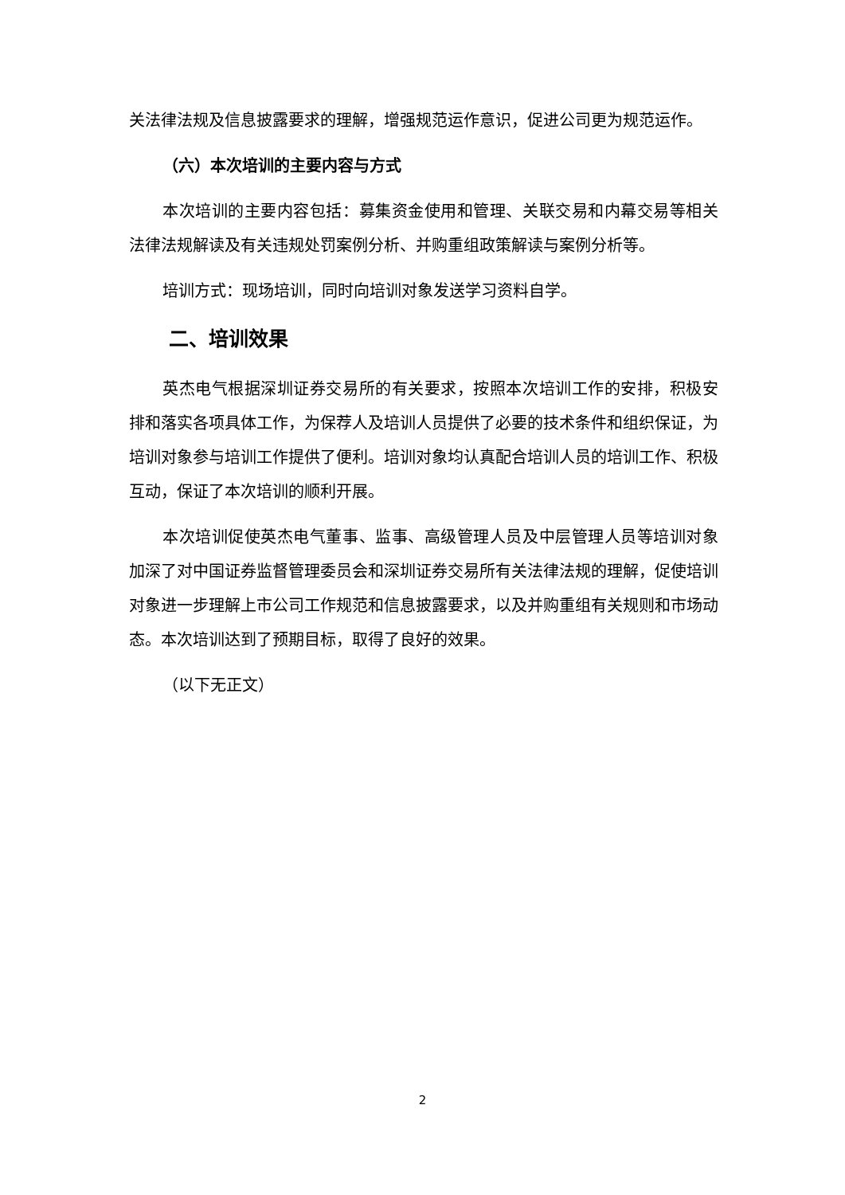关法律法规及信息披露要求的理解，增强规范运作意识，促进公司更为规范运作。
（六）本次培训的主要内容与方式
本次培训的主要内容包括：募集资金使用和管理、关联交易和内幕交易等相关法律法规解读及有关违规处罚案例分析、并购重组政策解读与案例分析等。
培训方式：现场培训，同时向培训对象发送学习资料自学。
二、培训效果
英杰电气根据深圳证券交易所的有关要求，按照本次培训工作的安排，积极安排和落实各项具体工作，为保荐人及培训人员提供了必要的技术条件和组织保证，为培训对象参与培训工作提供了便利。培训对象均认真配合培训人员的培训工作、积极互动，保证了本次培训的顺利开展。
本次培训促使英杰电气董事、监事、高级管理人员及中层管理人员等培训对象加深了对中国证券监督管理委员会和深圳证券交易所有关法律法规的理解，促使培训对象进一步理解上市公司工作规范和信息披露要求，以及并购重组有关规则和市场动态。本次培训达到了预期目标，取得了良好的效果。
（以下无正文）
2